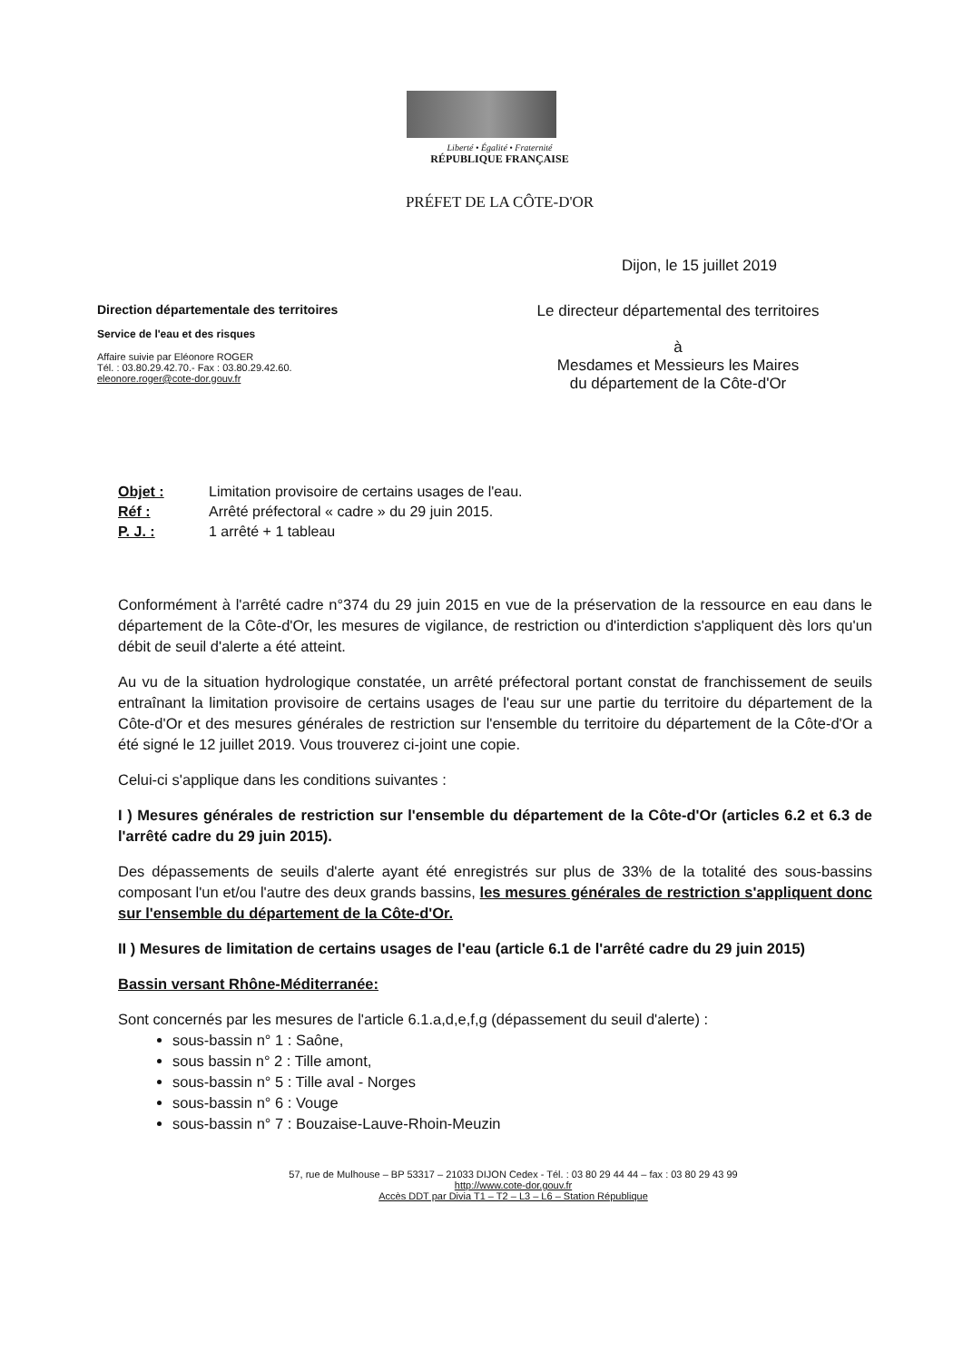Liberté • Égalité • Fraternité
RÉPUBLIQUE FRANÇAISE
PRÉFET DE LA CÔTE-D'OR
Dijon, le 15 juillet 2019
Direction départementale des territoires
Service de l'eau et des risques
Affaire suivie par Eléonore ROGER
Tél. : 03.80.29.42.70.- Fax : 03.80.29.42.60.
eleonore.roger@cote-dor.gouv.fr
Le directeur départemental des territoires
à
Mesdames et Messieurs les Maires
du département de la Côte-d'Or
Objet : Limitation provisoire de certains usages de l'eau.
Réf : Arrêté préfectoral « cadre » du 29 juin 2015.
P. J. : 1 arrêté + 1 tableau
Conformément à l'arrêté cadre n°374 du 29 juin 2015 en vue de la préservation de la ressource en eau dans le département de la Côte-d'Or, les mesures de vigilance, de restriction ou d'interdiction s'appliquent dès lors qu'un débit de seuil d'alerte a été atteint.
Au vu de la situation hydrologique constatée, un arrêté préfectoral portant constat de franchissement de seuils entraînant la limitation provisoire de certains usages de l'eau sur une partie du territoire du département de la Côte-d'Or et des mesures générales de restriction sur l'ensemble du territoire du département de la Côte-d'Or a été signé le 12 juillet 2019. Vous trouverez ci-joint une copie.
Celui-ci s'applique dans les conditions suivantes :
I ) Mesures générales de restriction sur l'ensemble du département de la Côte-d'Or (articles 6.2 et 6.3 de l'arrêté cadre du 29 juin 2015).
Des dépassements de seuils d'alerte ayant été enregistrés sur plus de 33% de la totalité des sous-bassins composant l'un et/ou l'autre des deux grands bassins, les mesures générales de restriction s'appliquent donc sur l'ensemble du département de la Côte-d'Or.
II ) Mesures de limitation de certains usages de l'eau (article 6.1 de l'arrêté cadre du 29 juin 2015)
Bassin versant Rhône-Méditerranée:
Sont concernés par les mesures de l'article 6.1.a,d,e,f,g (dépassement du seuil d'alerte) :
sous-bassin n° 1 : Saône,
sous bassin n° 2 : Tille amont,
sous-bassin n° 5 : Tille aval - Norges
sous-bassin n° 6 : Vouge
sous-bassin n° 7 : Bouzaise-Lauve-Rhoin-Meuzin
57, rue de Mulhouse – BP 53317 – 21033 DIJON Cedex - Tél. : 03 80 29 44 44 – fax : 03 80 29 43 99
http://www.cote-dor.gouv.fr
Accès DDT par Divia T1 – T2 – L3 – L6 – Station République